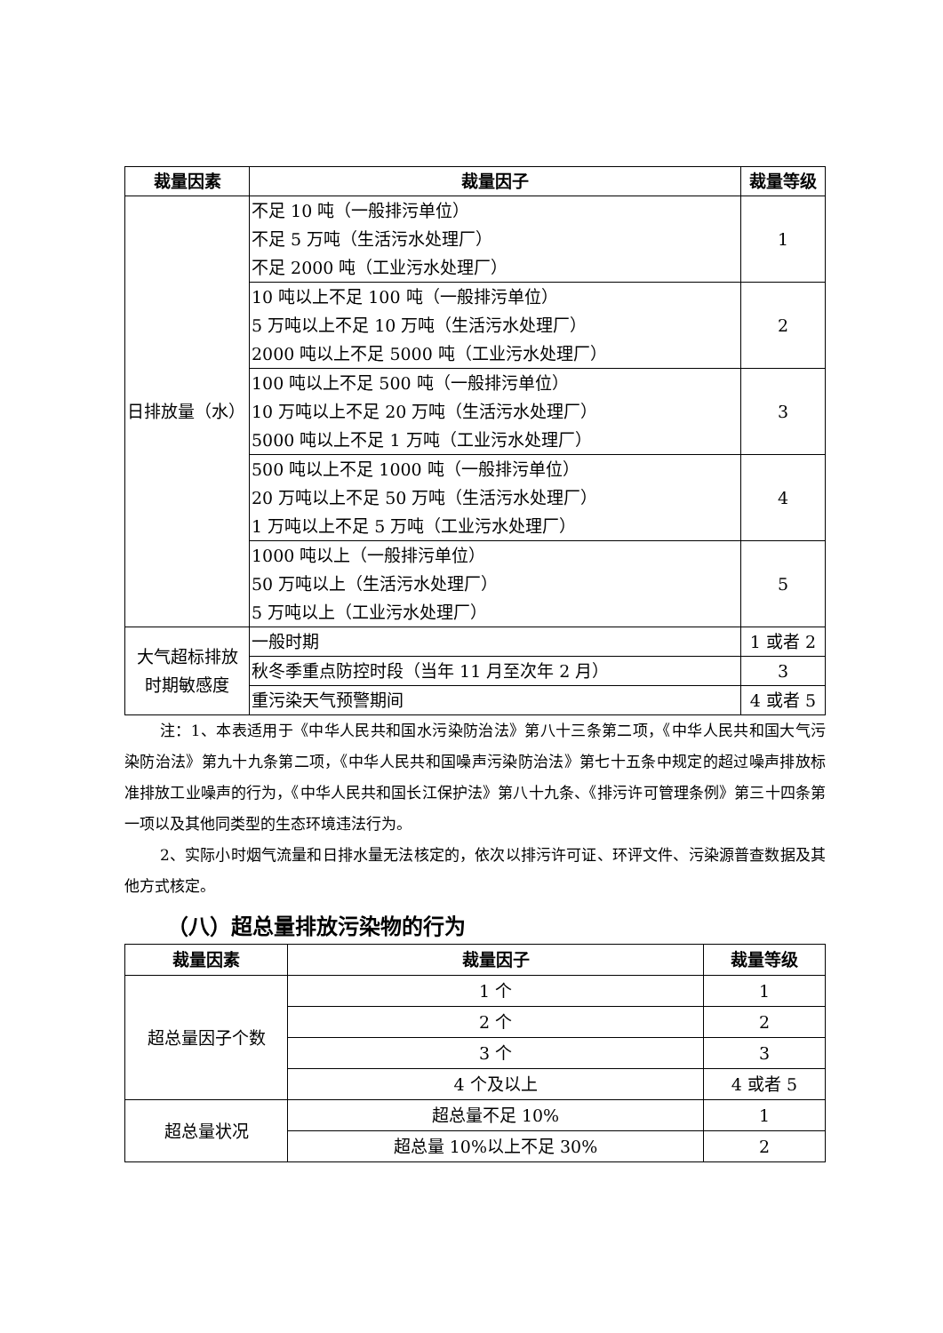| 裁量因素 | 裁量因子 | 裁量等级 |
| --- | --- | --- |
| 日排放量（水） | 不足 10 吨（一般排污单位） 不足 5 万吨（生活污水处理厂） 不足 2000 吨（工业污水处理厂） | 1 |
| | 10 吨以上不足 100 吨（一般排污单位） 5 万吨以上不足 10 万吨（生活污水处理厂） 2000 吨以上不足 5000 吨（工业污水处理厂） | 2 |
| | 100 吨以上不足 500 吨（一般排污单位） 10 万吨以上不足 20 万吨（生活污水处理厂） 5000 吨以上不足 1 万吨（工业污水处理厂） | 3 |
| | 500 吨以上不足 1000 吨（一般排污单位） 20 万吨以上不足 50 万吨（生活污水处理厂） 1 万吨以上不足 5 万吨（工业污水处理厂） | 4 |
| | 1000 吨以上（一般排污单位） 50 万吨以上（生活污水处理厂） 5 万吨以上（工业污水处理厂） | 5 |
| 大气超标排放 时期敏感度 | 一般时期 | 1 或者 2 |
| | 秋冬季重点防控时段（当年 11 月至次年 2 月） | 3 |
| | 重污染天气预警期间 | 4 或者 5 |
注：1、本表适用于《中华人民共和国水污染防治法》第八十三条第二项，《中华人民共和国大气污染防治法》第九十九条第二项，《中华人民共和国噪声污染防治法》第七十五条中规定的超过噪声排放标准排放工业噪声的行为，《中华人民共和国长江保护法》第八十九条、《排污许可管理条例》第三十四条第一项以及其他同类型的生态环境违法行为。
2、实际小时烟气流量和日排水量无法核定的，依次以排污许可证、环评文件、污染源普查数据及其他方式核定。
（八）超总量排放污染物的行为
| 裁量因素 | 裁量因子 | 裁量等级 |
| --- | --- | --- |
| 超总量因子个数 | 1 个 | 1 |
| | 2 个 | 2 |
| | 3 个 | 3 |
| | 4 个及以上 | 4 或者 5 |
| 超总量状况 | 超总量不足 10% | 1 |
| | 超总量 10%以上不足 30% | 2 |